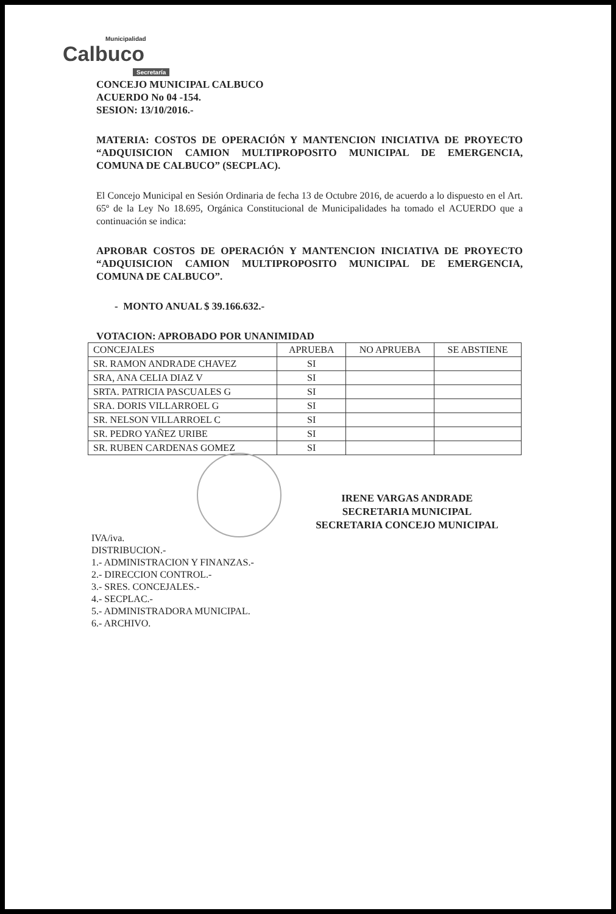Municipalidad
Calbuco
Secretaría
CONCEJO MUNICIPAL CALBUCO
ACUERDO No 04 -154.
SESION: 13/10/2016.-
MATERIA: COSTOS DE OPERACIÓN Y MANTENCION INICIATIVA DE PROYECTO “ADQUISICION CAMION MULTIPROPOSITO MUNICIPAL DE EMERGENCIA, COMUNA DE CALBUCO” (SECPLAC).
El Concejo Municipal en Sesión Ordinaria de fecha 13 de Octubre 2016, de acuerdo a lo dispuesto en el Art. 65º de la Ley No 18.695, Orgánica Constitucional de Municipalidades ha tomado el ACUERDO que a continuación se indica:
APROBAR COSTOS DE OPERACIÓN Y MANTENCION INICIATIVA DE PROYECTO “ADQUISICION CAMION MULTIPROPOSITO MUNICIPAL DE EMERGENCIA, COMUNA DE CALBUCO”.
- MONTO ANUAL $ 39.166.632.-
VOTACION: APROBADO POR UNANIMIDAD
| CONCEJALES | APRUEBA | NO APRUEBA | SE ABSTIENE |
| SR. RAMON ANDRADE CHAVEZ | SI | | |
| SRA, ANA CELIA DIAZ V | SI | | |
| SRTA. PATRICIA PASCUALES G | SI | | |
| SRA. DORIS VILLARROEL G | SI | | |
| SR. NELSON VILLARROEL C | SI | | |
| SR. PEDRO YAÑEZ URIBE | SI | | |
| SR. RUBEN CARDENAS GOMEZ | SI | | |
IRENE VARGAS ANDRADE
SECRETARIA MUNICIPAL
SECRETARIA CONCEJO MUNICIPAL
IVA/iva.
DISTRIBUCION.-
1.- ADMINISTRACION Y FINANZAS.-
2.- DIRECCION CONTROL.-
3.- SRES. CONCEJALES.-
4.- SECPLAC.-
5.- ADMINISTRADORA MUNICIPAL.
6.- ARCHIVO.